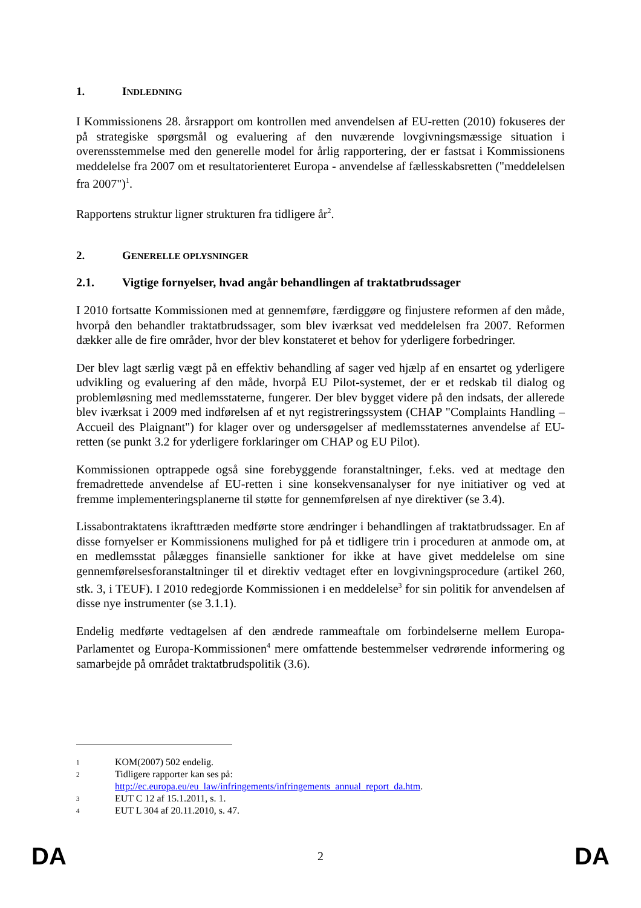1. INDLEDNING
I Kommissionens 28. årsrapport om kontrollen med anvendelsen af EU-retten (2010) fokuseres der på strategiske spørgsmål og evaluering af den nuværende lovgivningsmæssige situation i overensstemmelse med den generelle model for årlig rapportering, der er fastsat i Kommissionens meddelelse fra 2007 om et resultatorienteret Europa - anvendelse af fællesskabsretten ("meddelelsen fra 2007")<sup>1</sup>.
Rapportens struktur ligner strukturen fra tidligere år<sup>2</sup>.
2. GENERELLE OPLYSNINGER
2.1. Vigtige fornyelser, hvad angår behandlingen af traktatbrudssager
I 2010 fortsatte Kommissionen med at gennemføre, færdiggøre og finjustere reformen af den måde, hvorpå den behandler traktatbrudssager, som blev iværksat ved meddelelsen fra 2007. Reformen dækker alle de fire områder, hvor der blev konstateret et behov for yderligere forbedringer.
Der blev lagt særlig vægt på en effektiv behandling af sager ved hjælp af en ensartet og yderligere udvikling og evaluering af den måde, hvorpå EU Pilot-systemet, der er et redskab til dialog og problemløsning med medlemsstaterne, fungerer. Der blev bygget videre på den indsats, der allerede blev iværksat i 2009 med indførelsen af et nyt registreringssystem (CHAP "Complaints Handling – Accueil des Plaignant") for klager over og undersøgelser af medlemsstaternes anvendelse af EU-retten (se punkt 3.2 for yderligere forklaringer om CHAP og EU Pilot).
Kommissionen optrappede også sine forebyggende foranstaltninger, f.eks. ved at medtage den fremadrettede anvendelse af EU-retten i sine konsekvensanalyser for nye initiativer og ved at fremme implementeringsplanerne til støtte for gennemførelsen af nye direktiver (se 3.4).
Lissabontraktatens ikrafttræden medførte store ændringer i behandlingen af traktatbrudssager. En af disse fornyelser er Kommissionens mulighed for på et tidligere trin i proceduren at anmode om, at en medlemsstat pålægges finansielle sanktioner for ikke at have givet meddelelse om sine gennemførelsesforanstaltninger til et direktiv vedtaget efter en lovgivningsprocedure (artikel 260, stk. 3, i TEUF). I 2010 redegjorde Kommissionen i en meddelelse<sup>3</sup> for sin politik for anvendelsen af disse nye instrumenter (se 3.1.1).
Endelig medførte vedtagelsen af den ændrede rammeaftale om forbindelserne mellem Europa-Parlamentet og Europa-Kommissionen<sup>4</sup> mere omfattende bestemmelser vedrørende informering og samarbejde på området traktatbrudspolitik (3.6).
1 KOM(2007) 502 endelig.
2 Tidligere rapporter kan ses på:
http://ec.europa.eu/eu_law/infringements/infringements_annual_report_da.htm.
3 EUT C 12 af 15.1.2011, s. 1.
4 EUT L 304 af 20.11.2010, s. 47.
DA 2 DA